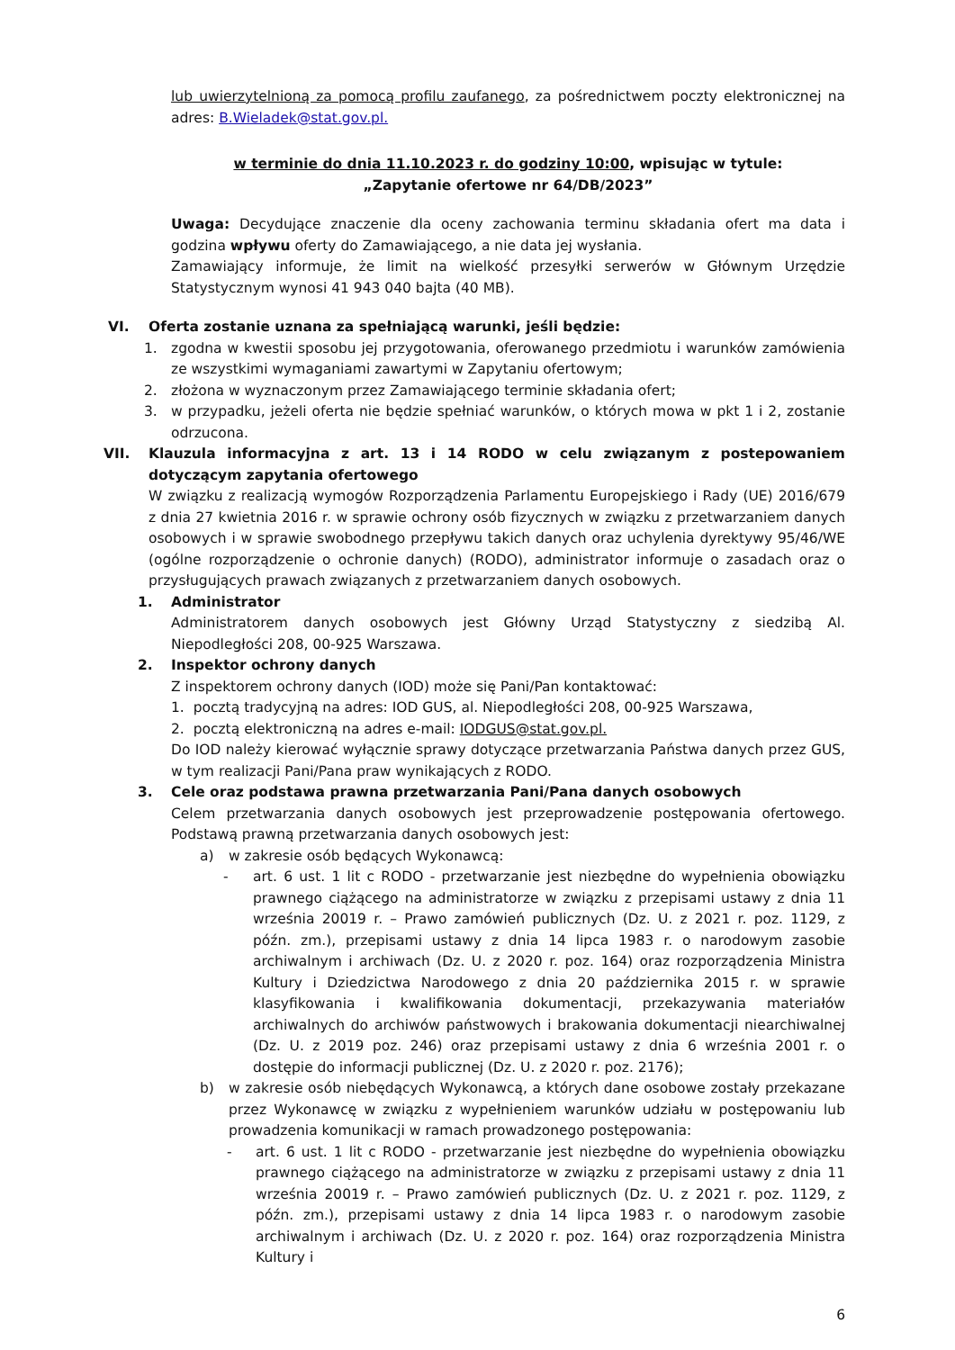lub uwierzytelnioną za pomocą profilu zaufanego, za pośrednictwem poczty elektronicznej na adres: B.Wieladek@stat.gov.pl.
w terminie do dnia 11.10.2023 r. do godziny 10:00, wpisując w tytule:
„Zapytanie ofertowe nr 64/DB/2023”
Uwaga: Decydujące znaczenie dla oceny zachowania terminu składania ofert ma data i godzina wpływu oferty do Zamawiającego, a nie data jej wysłania.
Zamawiający informuje, że limit na wielkość przesyłki serwerów w Głównym Urzędzie Statystycznym wynosi 41 943 040 bajta (40 MB).
VI. Oferta zostanie uznana za spełniającą warunki, jeśli będzie:
1. zgodna w kwestii sposobu jej przygotowania, oferowanego przedmiotu i warunków zamówienia ze wszystkimi wymaganiami zawartymi w Zapytaniu ofertowym;
2. złożona w wyznaczonym przez Zamawiającego terminie składania ofert;
3. w przypadku, jeżeli oferta nie będzie spełniać warunków, o których mowa w pkt 1 i 2, zostanie odrzucona.
VII. Klauzula informacyjna z art. 13 i 14 RODO w celu związanym z postepowaniem dotyczącym zapytania ofertowego
W związku z realizacją wymogów Rozporządzenia Parlamentu Europejskiego i Rady (UE) 2016/679 z dnia 27 kwietnia 2016 r. w sprawie ochrony osób fizycznych w związku z przetwarzaniem danych osobowych i w sprawie swobodnego przepływu takich danych oraz uchylenia dyrektywy 95/46/WE (ogólne rozporządzenie o ochronie danych) (RODO), administrator informuje o zasadach oraz o przysługujących prawach związanych z przetwarzaniem danych osobowych.
1. Administrator
Administratorem danych osobowych jest Główny Urząd Statystyczny z siedzibą Al. Niepodległości 208, 00-925 Warszawa.
2. Inspektor ochrony danych
Z inspektorem ochrony danych (IOD) może się Pani/Pan kontaktować:
1. pocztą tradycyjną na adres: IOD GUS, al. Niepodległości 208, 00-925 Warszawa,
2. pocztą elektroniczną na adres e-mail: IODGUS@stat.gov.pl.
Do IOD należy kierować wyłącznie sprawy dotyczące przetwarzania Państwa danych przez GUS, w tym realizacji Pani/Pana praw wynikających z RODO.
3. Cele oraz podstawa prawna przetwarzania Pani/Pana danych osobowych
Celem przetwarzania danych osobowych jest przeprowadzenie postępowania ofertowego. Podstawą prawną przetwarzania danych osobowych jest:
a) w zakresie osób będących Wykonawcą:
- art. 6 ust. 1 lit c RODO - przetwarzanie jest niezbędne do wypełnienia obowiązku prawnego ciążącego na administratorze w związku z przepisami ustawy z dnia 11 września 20019 r. – Prawo zamówień publicznych (Dz. U. z 2021 r. poz. 1129, z późn. zm.), przepisami ustawy z dnia 14 lipca 1983 r. o narodowym zasobie archiwalnym i archiwach (Dz. U. z 2020 r. poz. 164) oraz rozporządzenia Ministra Kultury i Dziedzictwa Narodowego z dnia 20 października 2015 r. w sprawie klasyfikowania i kwalifikowania dokumentacji, przekazywania materiałów archiwalnych do archiwów państwowych i brakowania dokumentacji niearchiwalnej (Dz. U. z 2019 poz. 246) oraz przepisami ustawy z dnia 6 września 2001 r. o dostępie do informacji publicznej (Dz. U. z 2020 r. poz. 2176);
b) w zakresie osób niebędących Wykonawcą, a których dane osobowe zostały przekazane przez Wykonawcę w związku z wypełnieniem warunków udziału w postępowaniu lub prowadzenia komunikacji w ramach prowadzonego postępowania:
- art. 6 ust. 1 lit c RODO - przetwarzanie jest niezbędne do wypełnienia obowiązku prawnego ciążącego na administratorze w związku z przepisami ustawy z dnia 11 września 20019 r. – Prawo zamówień publicznych (Dz. U. z 2021 r. poz. 1129, z późn. zm.), przepisami ustawy z dnia 14 lipca 1983 r. o narodowym zasobie archiwalnym i archiwach (Dz. U. z 2020 r. poz. 164) oraz rozporządzenia Ministra Kultury i
6